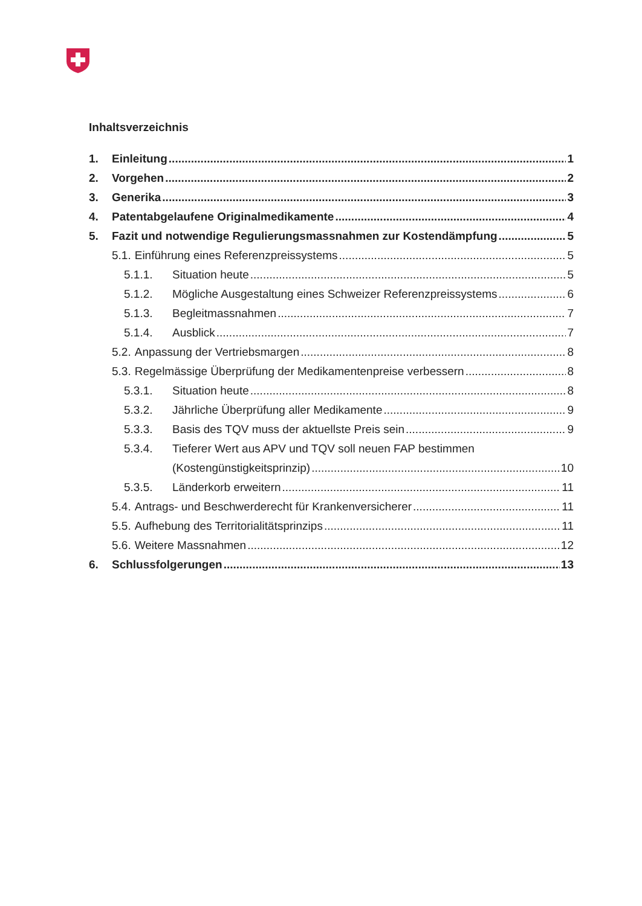Inhaltsverzeichnis
1. Einleitung 1
2. Vorgehen 2
3. Generika 3
4. Patentabgelaufene Originalmedikamente 4
5. Fazit und notwendige Regulierungsmassnahmen zur Kostendämpfung 5
5.1. Einführung eines Referenzpreissystems 5
5.1.1. Situation heute 5
5.1.2. Mögliche Ausgestaltung eines Schweizer Referenzpreissystems 6
5.1.3. Begleitmassnahmen 7
5.1.4. Ausblick 7
5.2. Anpassung der Vertriebsmargen 8
5.3. Regelmässige Überprüfung der Medikamentenpreise verbessern 8
5.3.1. Situation heute 8
5.3.2. Jährliche Überprüfung aller Medikamente 9
5.3.3. Basis des TQV muss der aktuellste Preis sein 9
5.3.4. Tieferer Wert aus APV und TQV soll neuen FAP bestimmen
(Kostengünstigkeitsprinzip) 10
5.3.5. Länderkorb erweitern 11
5.4. Antrags- und Beschwerderecht für Krankenversicherer 11
5.5. Aufhebung des Territorialitätsprinzips 11
5.6. Weitere Massnahmen 12
6. Schlussfolgerungen 13